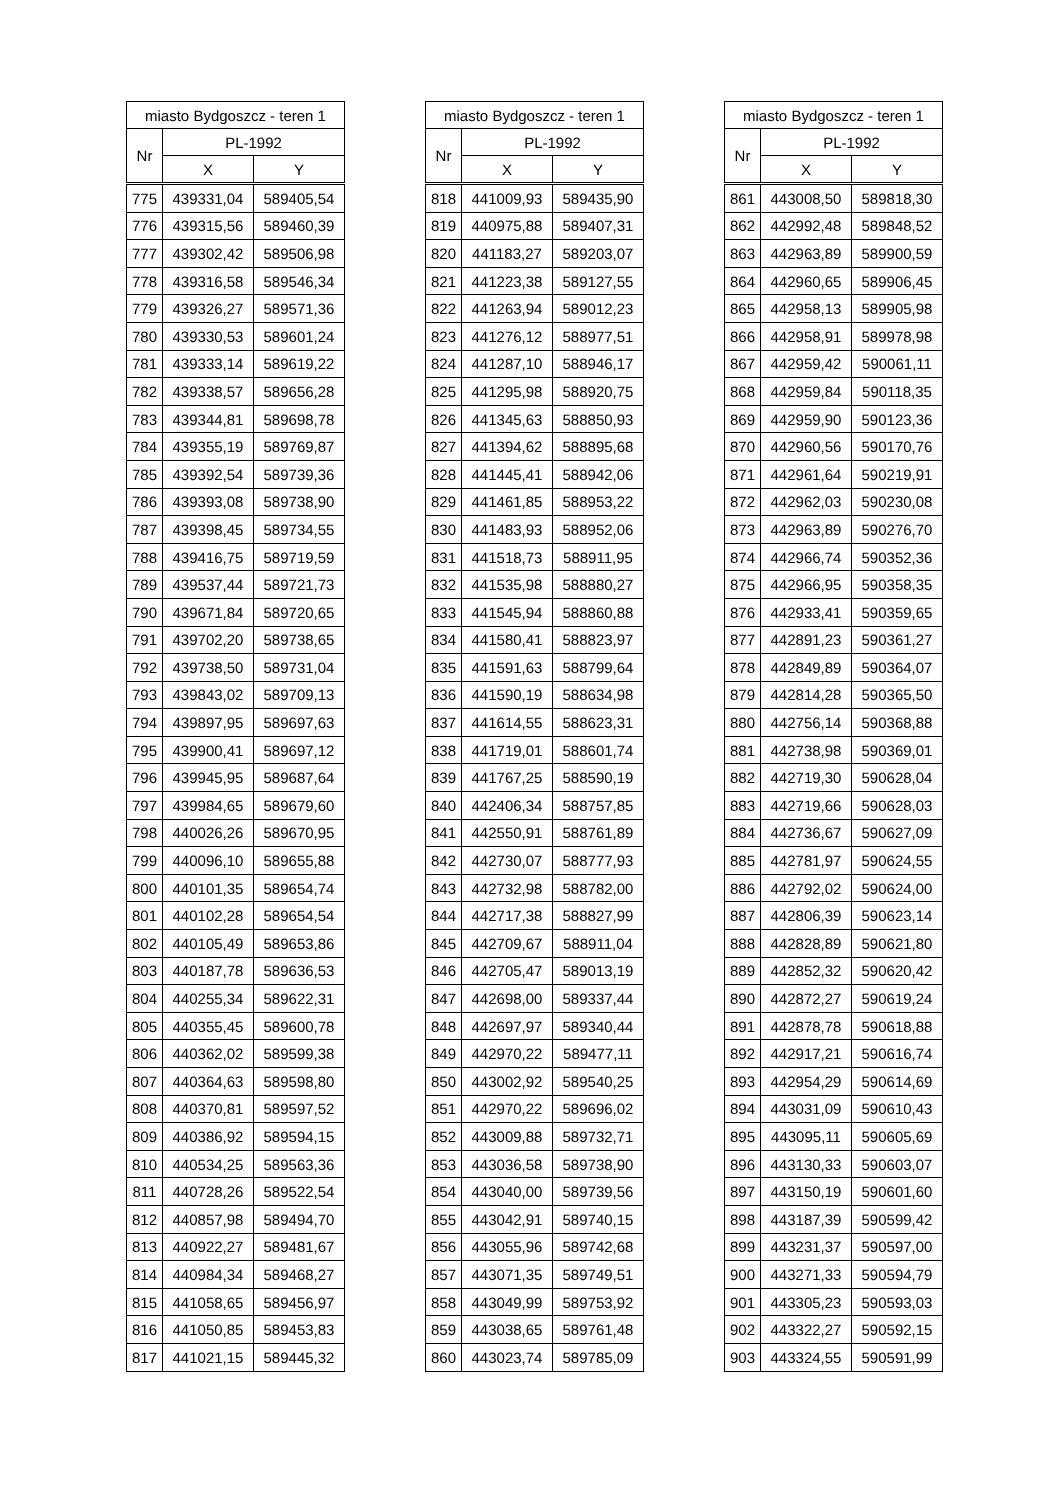| miasto Bydgoszcz - teren 1 | | |
| --- | --- | --- |
| Nr | PL-1992 | |
| | X | Y |
| 775 | 439331,04 | 589405,54 |
| 776 | 439315,56 | 589460,39 |
| 777 | 439302,42 | 589506,98 |
| 778 | 439316,58 | 589546,34 |
| 779 | 439326,27 | 589571,36 |
| 780 | 439330,53 | 589601,24 |
| 781 | 439333,14 | 589619,22 |
| 782 | 439338,57 | 589656,28 |
| 783 | 439344,81 | 589698,78 |
| 784 | 439355,19 | 589769,87 |
| 785 | 439392,54 | 589739,36 |
| 786 | 439393,08 | 589738,90 |
| 787 | 439398,45 | 589734,55 |
| 788 | 439416,75 | 589719,59 |
| 789 | 439537,44 | 589721,73 |
| 790 | 439671,84 | 589720,65 |
| 791 | 439702,20 | 589738,65 |
| 792 | 439738,50 | 589731,04 |
| 793 | 439843,02 | 589709,13 |
| 794 | 439897,95 | 589697,63 |
| 795 | 439900,41 | 589697,12 |
| 796 | 439945,95 | 589687,64 |
| 797 | 439984,65 | 589679,60 |
| 798 | 440026,26 | 589670,95 |
| 799 | 440096,10 | 589655,88 |
| 800 | 440101,35 | 589654,74 |
| 801 | 440102,28 | 589654,54 |
| 802 | 440105,49 | 589653,86 |
| 803 | 440187,78 | 589636,53 |
| 804 | 440255,34 | 589622,31 |
| 805 | 440355,45 | 589600,78 |
| 806 | 440362,02 | 589599,38 |
| 807 | 440364,63 | 589598,80 |
| 808 | 440370,81 | 589597,52 |
| 809 | 440386,92 | 589594,15 |
| 810 | 440534,25 | 589563,36 |
| 811 | 440728,26 | 589522,54 |
| 812 | 440857,98 | 589494,70 |
| 813 | 440922,27 | 589481,67 |
| 814 | 440984,34 | 589468,27 |
| 815 | 441058,65 | 589456,97 |
| 816 | 441050,85 | 589453,83 |
| 817 | 441021,15 | 589445,32 |
| miasto Bydgoszcz - teren 1 | | |
| --- | --- | --- |
| Nr | PL-1992 | |
| | X | Y |
| 818 | 441009,93 | 589435,90 |
| 819 | 440975,88 | 589407,31 |
| 820 | 441183,27 | 589203,07 |
| 821 | 441223,38 | 589127,55 |
| 822 | 441263,94 | 589012,23 |
| 823 | 441276,12 | 588977,51 |
| 824 | 441287,10 | 588946,17 |
| 825 | 441295,98 | 588920,75 |
| 826 | 441345,63 | 588850,93 |
| 827 | 441394,62 | 588895,68 |
| 828 | 441445,41 | 588942,06 |
| 829 | 441461,85 | 588953,22 |
| 830 | 441483,93 | 588952,06 |
| 831 | 441518,73 | 588911,95 |
| 832 | 441535,98 | 588880,27 |
| 833 | 441545,94 | 588860,88 |
| 834 | 441580,41 | 588823,97 |
| 835 | 441591,63 | 588799,64 |
| 836 | 441590,19 | 588634,98 |
| 837 | 441614,55 | 588623,31 |
| 838 | 441719,01 | 588601,74 |
| 839 | 441767,25 | 588590,19 |
| 840 | 442406,34 | 588757,85 |
| 841 | 442550,91 | 588761,89 |
| 842 | 442730,07 | 588777,93 |
| 843 | 442732,98 | 588782,00 |
| 844 | 442717,38 | 588827,99 |
| 845 | 442709,67 | 588911,04 |
| 846 | 442705,47 | 589013,19 |
| 847 | 442698,00 | 589337,44 |
| 848 | 442697,97 | 589340,44 |
| 849 | 442970,22 | 589477,11 |
| 850 | 443002,92 | 589540,25 |
| 851 | 442970,22 | 589696,02 |
| 852 | 443009,88 | 589732,71 |
| 853 | 443036,58 | 589738,90 |
| 854 | 443040,00 | 589739,56 |
| 855 | 443042,91 | 589740,15 |
| 856 | 443055,96 | 589742,68 |
| 857 | 443071,35 | 589749,51 |
| 858 | 443049,99 | 589753,92 |
| 859 | 443038,65 | 589761,48 |
| 860 | 443023,74 | 589785,09 |
| miasto Bydgoszcz - teren 1 | | |
| --- | --- | --- |
| Nr | PL-1992 | |
| | X | Y |
| 861 | 443008,50 | 589818,30 |
| 862 | 442992,48 | 589848,52 |
| 863 | 442963,89 | 589900,59 |
| 864 | 442960,65 | 589906,45 |
| 865 | 442958,13 | 589905,98 |
| 866 | 442958,91 | 589978,98 |
| 867 | 442959,42 | 590061,11 |
| 868 | 442959,84 | 590118,35 |
| 869 | 442959,90 | 590123,36 |
| 870 | 442960,56 | 590170,76 |
| 871 | 442961,64 | 590219,91 |
| 872 | 442962,03 | 590230,08 |
| 873 | 442963,89 | 590276,70 |
| 874 | 442966,74 | 590352,36 |
| 875 | 442966,95 | 590358,35 |
| 876 | 442933,41 | 590359,65 |
| 877 | 442891,23 | 590361,27 |
| 878 | 442849,89 | 590364,07 |
| 879 | 442814,28 | 590365,50 |
| 880 | 442756,14 | 590368,88 |
| 881 | 442738,98 | 590369,01 |
| 882 | 442719,30 | 590628,04 |
| 883 | 442719,66 | 590628,03 |
| 884 | 442736,67 | 590627,09 |
| 885 | 442781,97 | 590624,55 |
| 886 | 442792,02 | 590624,00 |
| 887 | 442806,39 | 590623,14 |
| 888 | 442828,89 | 590621,80 |
| 889 | 442852,32 | 590620,42 |
| 890 | 442872,27 | 590619,24 |
| 891 | 442878,78 | 590618,88 |
| 892 | 442917,21 | 590616,74 |
| 893 | 442954,29 | 590614,69 |
| 894 | 443031,09 | 590610,43 |
| 895 | 443095,11 | 590605,69 |
| 896 | 443130,33 | 590603,07 |
| 897 | 443150,19 | 590601,60 |
| 898 | 443187,39 | 590599,42 |
| 899 | 443231,37 | 590597,00 |
| 900 | 443271,33 | 590594,79 |
| 901 | 443305,23 | 590593,03 |
| 902 | 443322,27 | 590592,15 |
| 903 | 443324,55 | 590591,99 |